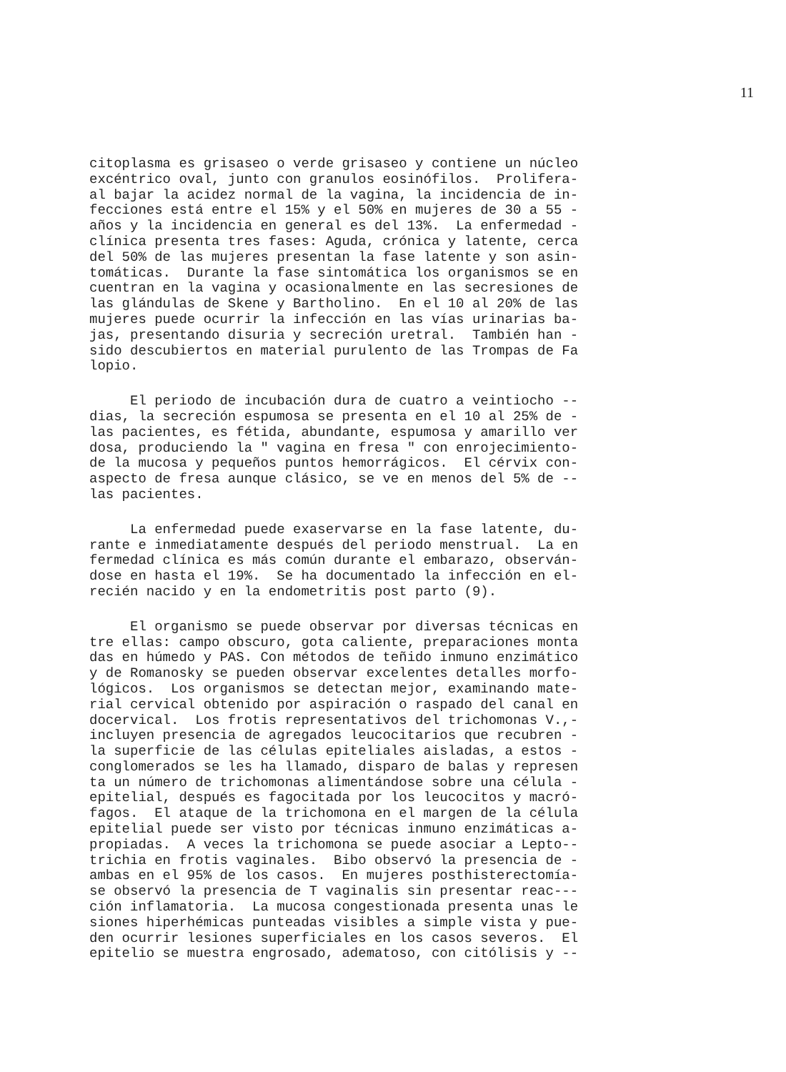11
citoplasma es grisaseo o verde grisaseo y contiene un núcleo excéntrico oval, junto con granulos eosinófilos. Prolifera- al bajar la acidez normal de la vagina, la incidencia de in- fecciones está entre el 15% y el 50% en mujeres de 30 a 55 - años y la incidencia en general es del 13%. La enfermedad - clínica presenta tres fases: Aguda, crónica y latente, cerca del 50% de las mujeres presentan la fase latente y son asin- tomáticas. Durante la fase sintomática los organismos se en cuentran en la vagina y ocasionalmente en las secresiones de las glándulas de Skene y Bartholino. En el 10 al 20% de las mujeres puede ocurrir la infección en las vías urinarias ba- jas, presentando disuria y secreción uretral. También han - sido descubiertos en material purulento de las Trompas de Fa lopio.
El periodo de incubación dura de cuatro a veintiocho -- dias, la secreción espumosa se presenta en el 10 al 25% de - las pacientes, es fétida, abundante, espumosa y amarillo ver dosa, produciendo la " vagina en fresa " con enrojecimiento- de la mucosa y pequeños puntos hemorrágicos. El cérvix con- aspecto de fresa aunque clásico, se ve en menos del 5% de -- las pacientes.
La enfermedad puede exaservarse en la fase latente, du- rante e inmediatamente después del periodo menstrual. La en fermedad clínica es más común durante el embarazo, observán- dose en hasta el 19%. Se ha documentado la infección en el- recién nacido y en la endometritis post parto (9).
El organismo se puede observar por diversas técnicas en tre ellas: campo obscuro, gota caliente, preparaciones monta das en húmedo y PAS. Con métodos de teñido inmuno enzimático y de Romanosky se pueden observar excelentes detalles morfo- lógicos. Los organismos se detectan mejor, examinando mate- rial cervical obtenido por aspiración o raspado del canal en docervical. Los frotis representativos del trichomonas V.,- incluyen presencia de agregados leucocitarios que recubren - la superficie de las células epiteliales aisladas, a estos - conglomerados se les ha llamado, disparo de balas y represen ta un número de trichomonas alimentándose sobre una célula - epitelial, después es fagocitada por los leucocitos y macró- fagos. El ataque de la trichomona en el margen de la célula epitelial puede ser visto por técnicas inmuno enzimáticas a- propiadas. A veces la trichomona se puede asociar a Lepto-- trichia en frotis vaginales. Bibo observó la presencia de - ambas en el 95% de los casos. En mujeres posthisterectomía- se observó la presencia de T vaginalis sin presentar reac--- ción inflamatoria. La mucosa congestionada presenta unas le siones hiperhémicas punteadas visibles a simple vista y pue- den ocurrir lesiones superficiales en los casos severos. El epitelio se muestra engrosado, adematoso, con citólisis y --